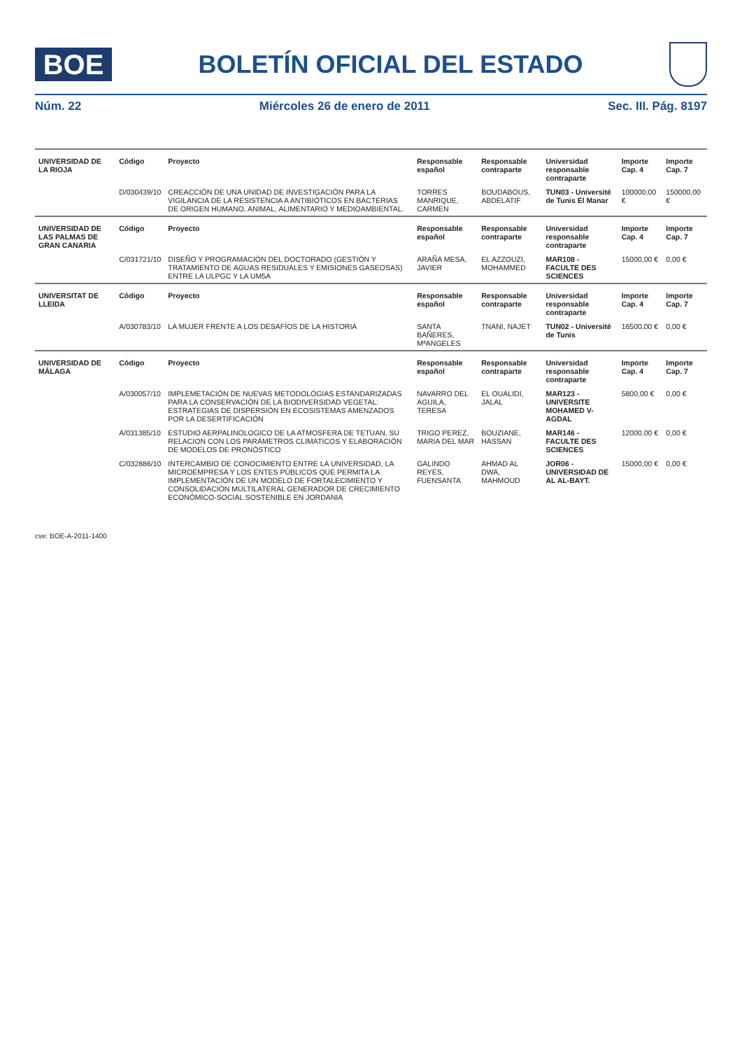BOE
BOLETÍN OFICIAL DEL ESTADO
Núm. 22 Miércoles 26 de enero de 2011 Sec. III. Pág. 8197
| UNIVERSIDAD DE LA RIOJA | Código | Proyecto | Responsable español | Responsable contraparte | Universidad responsable contraparte | Importe Cap. 4 | Importe Cap. 7 |
| --- | --- | --- | --- | --- | --- | --- | --- |
| | D/030439/10 | CREACCIÓN DE UNA UNIDAD DE INVESTIGACIÓN PARA LA VIGILANCIA DE LA RESISTENCIA A ANTIBIÓTICOS EN BACTERIAS DE ORIGEN HUMANO, ANIMAL, ALIMENTARIO Y MEDIOAMBIENTAL. | TORRES MANRIQUE, CARMEN | BOUDABOUS, ABDELATIF | TUN03 - Université de Tunis El Manar | 100000,00 € | 150000,00 € |
| UNIVERSIDAD DE LAS PALMAS DE GRAN CANARIA | Código | Proyecto | Responsable español | Responsable contraparte | Universidad responsable contraparte | Importe Cap. 4 | Importe Cap. 7 |
| | C/031721/10 | DISEÑO Y PROGRAMACIÓN DEL DOCTORADO (GESTIÓN Y TRATAMIENTO DE AGUAS RESIDUALES Y EMISIONES GASEOSAS) ENTRE LA ULPGC Y LA UM5A | ARAÑA MESA, JAVIER | EL AZZOUZI, MOHAMMED | MAR108 - FACULTE DES SCIENCES | 15000,00 € | 0,00 € |
| UNIVERSITAT DE LLEIDA | Código | Proyecto | Responsable español | Responsable contraparte | Universidad responsable contraparte | Importe Cap. 4 | Importe Cap. 7 |
| | A/030783/10 | LA MUJER FRENTE A LOS DESAFÍOS DE LA HISTORIA | SANTA BAÑERES, MªANGELES | TNANI, NAJET | TUN02 - Université de Tunis | 16500,00 € | 0,00 € |
| UNIVERSIDAD DE MÁLAGA | Código | Proyecto | Responsable español | Responsable contraparte | Universidad responsable contraparte | Importe Cap. 4 | Importe Cap. 7 |
| | A/030057/10 | IMPLEMETACIÓN DE NUEVAS METODOLÓGIAS ESTANDARIZADAS PARA LA CONSERVACIÓN DE LA BIODIVERSIDAD VEGETAL: ESTRATEGIAS DE DISPERSIÓN EN ECOSISTEMAS AMENZADOS POR LA DESERTIFICACIÓN | NAVARRO DEL AGUILA, TERESA | EL OUALIDI, JALAL | MAR123 - UNIVERSITE MOHAMED V-AGDAL | 5800,00 € | 0,00 € |
| | A/031385/10 | ESTUDIO AERPALINOLOGICO DE LA ATMOSFERA DE TETUAN, SU RELACION CON LOS PARÁMETROS CLIMATICOS Y ELABORACIÓN DE MODELOS DE PRONÓSTICO | TRIGO PEREZ, MARIA DEL MAR | BOUZIANE, HASSAN | MAR146 - FACULTE DES SCIENCES | 12000,00 € | 0,00 € |
| | C/032886/10 | INTERCAMBIO DE CONOCIMIENTO ENTRE LA UNIVERSIDAD, LA MICROEMPRESA Y LOS ENTES PÚBLICOS QUE PERMITA LA IMPLEMENTACIÓN DE UN MODELO DE FORTALECIMIENTO Y CONSOLIDACIÓN MULTILATERAL GENERADOR DE CRECIMIENTO ECONÓMICO-SOCIAL SOSTENIBLE EN JORDANIA | GALINDO REYES, FUENSANTA | AHMAD AL DWA, MAHMOUD | JOR06 - UNIVERSIDAD DE AL AL-BAYT. | 15000,00 € | 0,00 € |
cve: BOE-A-2011-1400